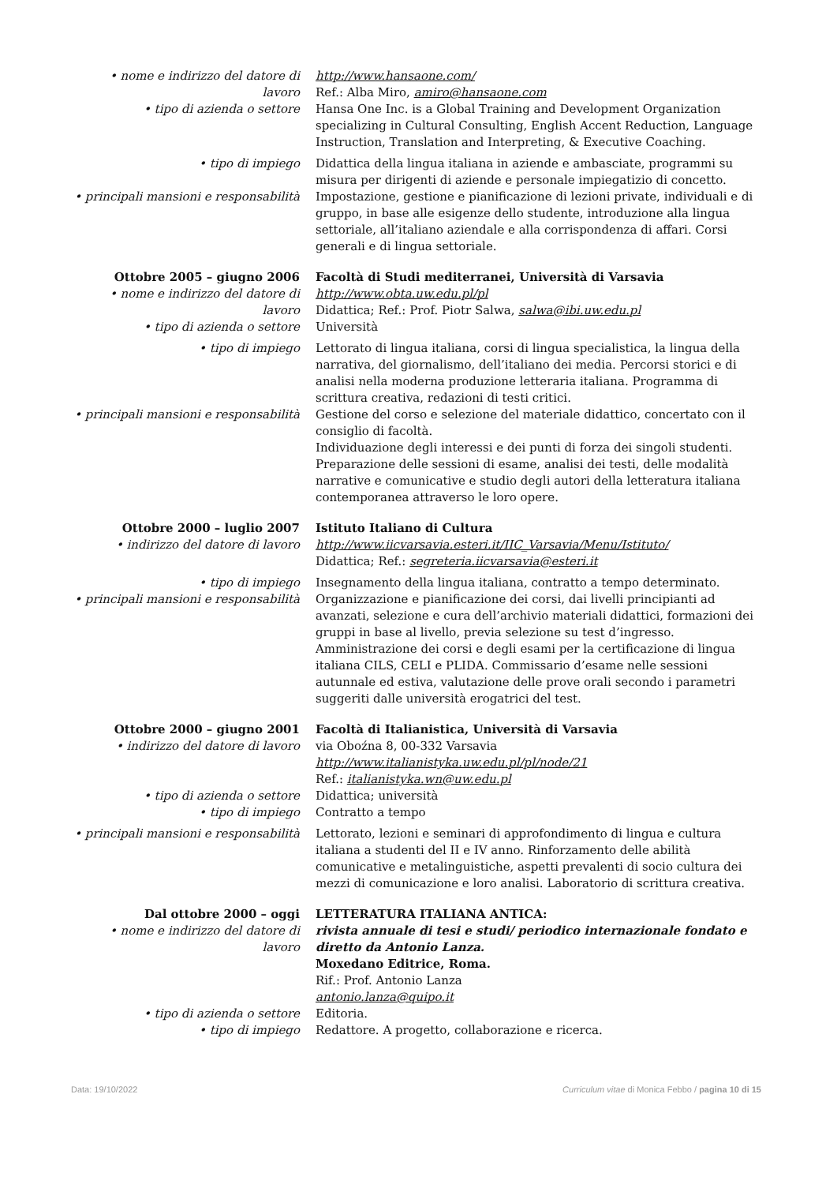• nome e indirizzo del datore di lavoro
http://www.hansaone.com/
Ref.: Alba Miro, amiro@hansaone.com
• tipo di azienda o settore Hansa One Inc. is a Global Training and Development Organization specializing in Cultural Consulting, English Accent Reduction, Language Instruction, Translation and Interpreting, & Executive Coaching.
• tipo di impiego Didattica della lingua italiana in aziende e ambasciate, programmi su misura per dirigenti di aziende e personale impiegatizio di concetto.
• principali mansioni e responsabilità
Impostazione, gestione e pianificazione di lezioni private, individuali e di gruppo, in base alle esigenze dello studente, introduzione alla lingua settoriale, all’italiano aziendale e alla corrispondenza di affari. Corsi generali e di lingua settoriale.
Ottobre 2005 – giugno 2006 Facoltà di Studi mediterranei, Università di Varsavia
• nome e indirizzo del datore di lavoro
http://www.obta.uw.edu.pl/pl
Didattica; Ref.: Prof. Piotr Salwa, salwa@ibi.uw.edu.pl
• tipo di azienda o settore Università
• tipo di impiego Lettorato di lingua italiana, corsi di lingua specialistica, la lingua della narrativa, del giornalismo, dell’italiano dei media. Percorsi storici e di analisi nella moderna produzione letteraria italiana. Programma di scrittura creativa, redazioni di testi critici.
• principali mansioni e responsabilità
Gestione del corso e selezione del materiale didattico, concertato con il consiglio di facoltà.
Individuazione degli interessi e dei punti di forza dei singoli studenti. Preparazione delle sessioni di esame, analisi dei testi, delle modalità narrative e comunicative e studio degli autori della letteratura italiana contemporanea attraverso le loro opere.
Ottobre 2000 – luglio 2007 Istituto Italiano di Cultura
• indirizzo del datore di lavoro http://www.iicvarsavia.esteri.it/IIC_Varsavia/Menu/Istituto/
Didattica; Ref.: segreteria.iicvarsavia@esteri.it
• tipo di impiego Insegnamento della lingua italiana, contratto a tempo determinato.
• principali mansioni e responsabilità
Organizzazione e pianificazione dei corsi, dai livelli principianti ad avanzati, selezione e cura dell’archivio materiali didattici, formazioni dei gruppi in base al livello, previa selezione su test d’ingresso. Amministrazione dei corsi e degli esami per la certificazione di lingua italiana CILS, CELI e PLIDA. Commissario d’esame nelle sessioni autunnale ed estiva, valutazione delle prove orali secondo i parametri suggeriti dalle università erogatrici del test.
Ottobre 2000 – giugno 2001 Facoltà di Italianistica, Università di Varsavia
• indirizzo del datore di lavoro via Oboźna 8, 00-332 Varsavia
http://www.italianistyka.uw.edu.pl/pl/node/21
Ref.: italianistyka.wn@uw.edu.pl
• tipo di azienda o settore Didattica; università
• tipo di impiego Contratto a tempo
• principali mansioni e responsabilità
Lettorato, lezioni e seminari di approfondimento di lingua e cultura italiana a studenti del II e IV anno. Rinforzamento delle abilità comunicative e metalinguistiche, aspetti prevalenti di socio cultura dei mezzi di comunicazione e loro analisi. Laboratorio di scrittura creativa.
Dal ottobre 2000 – oggi LETTERATURA ITALIANA ANTICA:
• nome e indirizzo del datore di lavoro
rivista annuale di tesi e studi/ periodico internazionale fondato e diretto da Antonio Lanza.
Moxedano Editrice, Roma.
Rif.: Prof. Antonio Lanza
antonio.lanza@quipo.it
• tipo di azienda o settore Editoria.
• tipo di impiego Redattore. A progetto, collaborazione e ricerca.
Data: 19/10/2022 Curriculum vitae di Monica Febbo / pagina 10 di 15